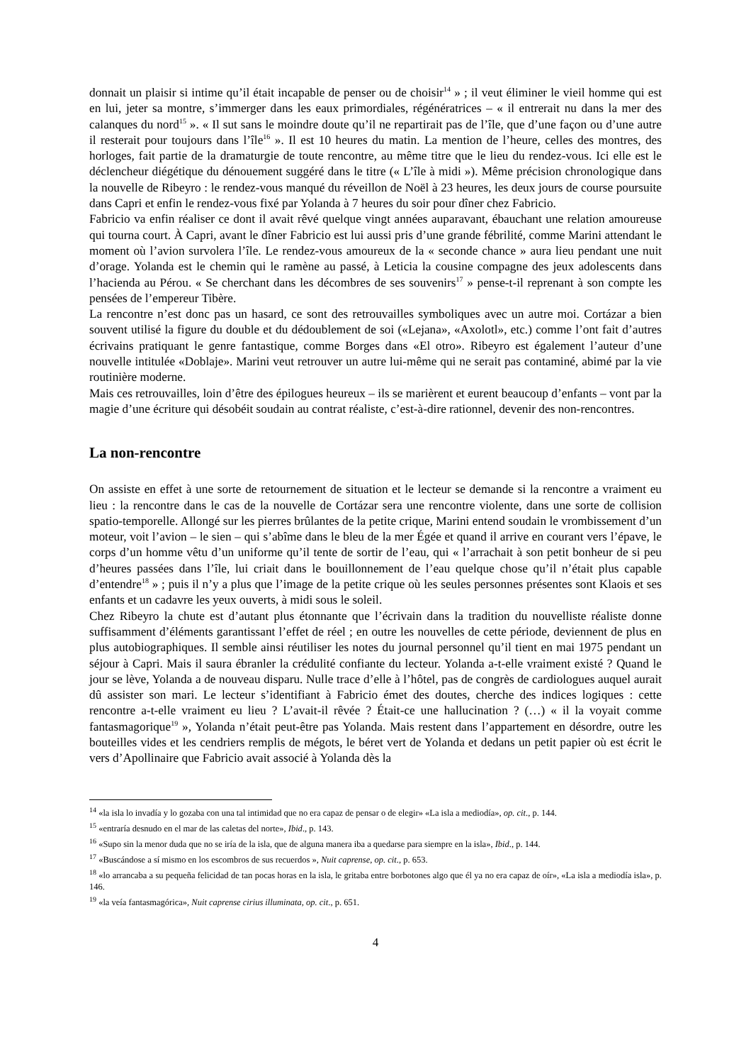donnait un plaisir si intime qu’il était incapable de penser ou de choisir<sup>14</sup> » ; il veut éliminer le vieil homme qui est en lui, jeter sa montre, s’immerger dans les eaux primordiales, régénératrices – « il entrerait nu dans la mer des calanques du nord<sup>15</sup> ». « Il sut sans le moindre doute qu’il ne repartirait pas de l’île, que d’une façon ou d’une autre il resterait pour toujours dans l’île<sup>16</sup> ». Il est 10 heures du matin. La mention de l’heure, celles des montres, des horloges, fait partie de la dramaturgie de toute rencontre, au même titre que le lieu du rendez-vous. Ici elle est le déclencheur diégétique du dénouement suggéré dans le titre (« L’île à midi »). Même précision chronologique dans la nouvelle de Ribeyro : le rendez-vous manqué du réveillon de Noël à 23 heures, les deux jours de course poursuite dans Capri et enfin le rendez-vous fixé par Yolanda à 7 heures du soir pour dîner chez Fabricio.
Fabricio va enfin réaliser ce dont il avait rêvé quelque vingt années auparavant, ébauchant une relation amoureuse qui tourna court. À Capri, avant le dîner Fabricio est lui aussi pris d’une grande fébrilité, comme Marini attendant le moment où l’avion survolera l’île. Le rendez-vous amoureux de la « seconde chance » aura lieu pendant une nuit d’orage. Yolanda est le chemin qui le ramène au passé, à Leticia la cousine compagne des jeux adolescents dans l’hacienda au Pérou. « Se cherchant dans les décombres de ses souvenirs<sup>17</sup> » pense-t-il reprenant à son compte les pensées de l’empereur Tibère.
La rencontre n’est donc pas un hasard, ce sont des retrouvailles symboliques avec un autre moi. Cortázar a bien souvent utilisé la figure du double et du dédoublement de soi («Lejana», «Axolotl», etc.) comme l’ont fait d’autres écrivains pratiquant le genre fantastique, comme Borges dans «El otro». Ribeyro est également l’auteur d’une nouvelle intitulée «Doblaje». Marini veut retrouver un autre lui-même qui ne serait pas contaminé, abimé par la vie routinière moderne.
Mais ces retrouvailles, loin d’être des épilogues heureux – ils se marièrent et eurent beaucoup d’enfants – vont par la magie d’une écriture qui désobéit soudain au contrat réaliste, c’est-à-dire rationnel, devenir des non-rencontres.
La non-rencontre
On assiste en effet à une sorte de retournement de situation et le lecteur se demande si la rencontre a vraiment eu lieu : la rencontre dans le cas de la nouvelle de Cortázar sera une rencontre violente, dans une sorte de collision spatio-temporelle. Allongé sur les pierres brûlantes de la petite crique, Marini entend soudain le vrombissement d’un moteur, voit l’avion – le sien – qui s’abîme dans le bleu de la mer Égée et quand il arrive en courant vers l’épave, le corps d’un homme vêtu d’un uniforme qu’il tente de sortir de l’eau, qui « l’arrachait à son petit bonheur de si peu d’heures passées dans l’île, lui criait dans le bouillonnement de l’eau quelque chose qu’il n’était plus capable d’entendre<sup>18</sup> » ; puis il n’y a plus que l’image de la petite crique où les seules personnes présentes sont Klaois et ses enfants et un cadavre les yeux ouverts, à midi sous le soleil.
Chez Ribeyro la chute est d’autant plus étonnante que l’écrivain dans la tradition du nouvelliste réaliste donne suffisamment d’éléments garantissant l’effet de réel ; en outre les nouvelles de cette période, deviennent de plus en plus autobiographiques. Il semble ainsi réutiliser les notes du journal personnel qu’il tient en mai 1975 pendant un séjour à Capri. Mais il saura ébranler la crédulité confiante du lecteur. Yolanda a-t-elle vraiment existé ? Quand le jour se lève, Yolanda a de nouveau disparu. Nulle trace d’elle à l’hôtel, pas de congrès de cardiologues auquel aurait dû assister son mari. Le lecteur s’identifiant à Fabricio émet des doutes, cherche des indices logiques : cette rencontre a-t-elle vraiment eu lieu ? L’avait-il rêvée ? Était-ce une hallucination ? (…) « il la voyait comme fantasmagorique<sup>19</sup> », Yolanda n’était peut-être pas Yolanda. Mais restent dans l’appartement en désordre, outre les bouteilles vides et les cendriers remplis de mégots, le béret vert de Yolanda et dedans un petit papier où est écrit le vers d’Apollinaire que Fabricio avait associé à Yolanda dès la
<sup>14</sup> «la isla lo invadía y lo gozaba con una tal intimidad que no era capaz de pensar o de elegir» «La isla a mediodía», op. cit., p. 144.
<sup>15</sup> «entraría desnudo en el mar de las caletas del norte», Ibid., p. 143.
<sup>16</sup> «Supo sin la menor duda que no se iría de la isla, que de alguna manera iba a quedarse para siempre en la isla», Ibid., p. 144.
<sup>17</sup> «Buscándose a sí mismo en los escombros de sus recuerdos », Nuit caprense, op. cit., p. 653.
<sup>18</sup> «lo arrancaba a su pequeña felicidad de tan pocas horas en la isla, le gritaba entre borbotones algo que él ya no era capaz de oír», «La isla a mediodía isla», p. 146.
<sup>19</sup> «la veía fantasmagórica», Nuit caprense cirius illuminata, op. cit., p. 651.
4